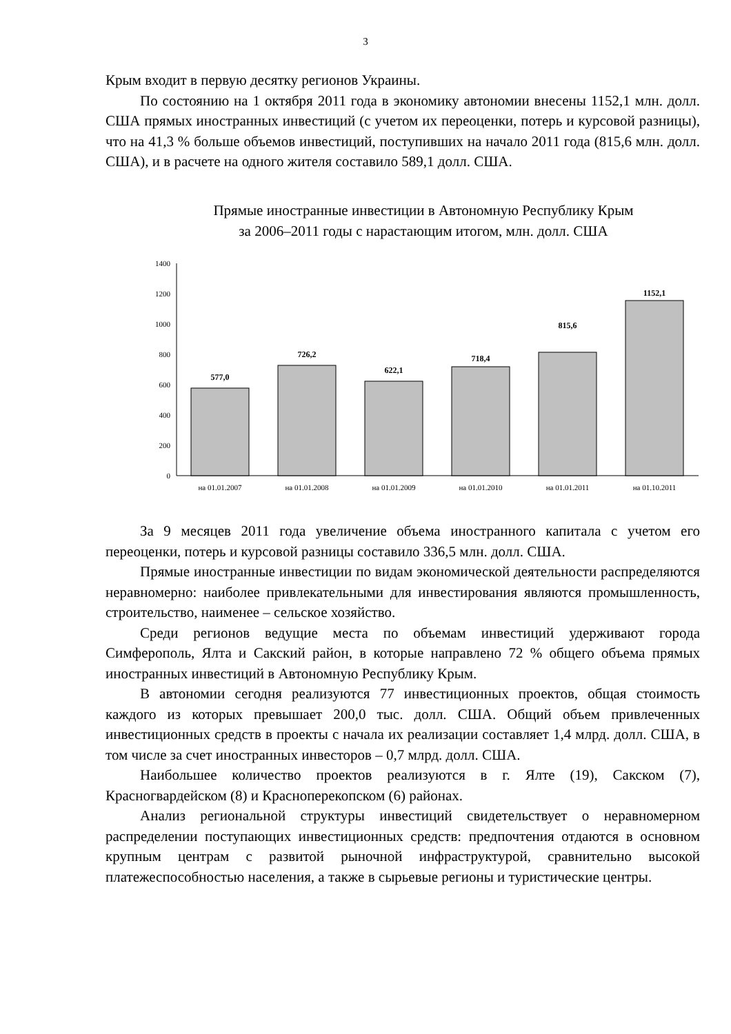3
Крым входит в первую десятку регионов Украины.
По состоянию на 1 октября 2011 года в экономику автономии внесены 1152,1 млн. долл. США прямых иностранных инвестиций (с учетом их переоценки, потерь и курсовой разницы), что на 41,3 % больше объемов инвестиций, поступивших на начало 2011 года (815,6 млн. долл. США), и в расчете на одного жителя составило 589,1 долл. США.
Прямые иностранные инвестиции в Автономную Республику Крым
за 2006–2011 годы с нарастающим итогом, млн. долл. США
1400
1200
1000
800
600
400
200
0
577,0
726,2
622,1
718,4
815,6
1152,1
на 01.01.2007
на 01.01.2008
на 01.01.2009
на 01.01.2010
на 01.01.2011
на 01.10.2011
За 9 месяцев 2011 года увеличение объема иностранного капитала с учетом его переоценки, потерь и курсовой разницы составило 336,5 млн. долл. США.
Прямые иностранные инвестиции по видам экономической деятельности распределяются неравномерно: наиболее привлекательными для инвестирования являются промышленность, строительство, наименее – сельское хозяйство.
Среди регионов ведущие места по объемам инвестиций удерживают города Симферополь, Ялта и Сакский район, в которые направлено 72 % общего объема прямых иностранных инвестиций в Автономную Республику Крым.
В автономии сегодня реализуются 77 инвестиционных проектов, общая стоимость каждого из которых превышает 200,0 тыс. долл. США. Общий объем привлеченных инвестиционных средств в проекты с начала их реализации составляет 1,4 млрд. долл. США, в том числе за счет иностранных инвесторов – 0,7 млрд. долл. США.
Наибольшее количество проектов реализуются в г. Ялте (19), Сакском (7), Красногвардейском (8) и Красноперекопском (6) районах.
Анализ региональной структуры инвестиций свидетельствует о неравномерном распределении поступающих инвестиционных средств: предпочтения отдаются в основном крупным центрам с развитой рыночной инфраструктурой, сравнительно высокой платежеспособностью населения, а также в сырьевые регионы и туристические центры.